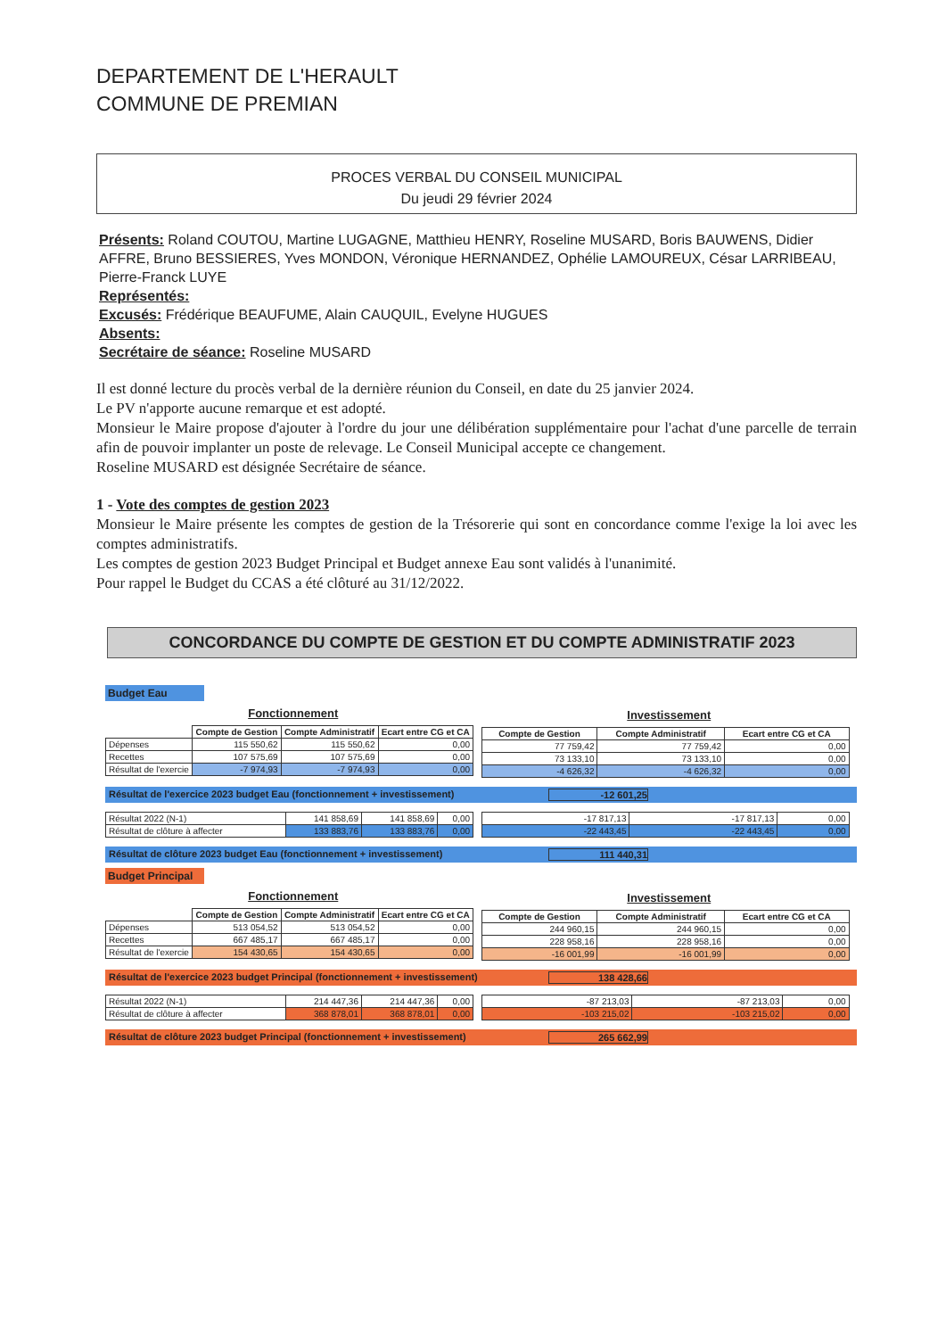DEPARTEMENT DE L'HERAULT
COMMUNE DE PREMIAN
PROCES VERBAL DU CONSEIL MUNICIPAL
Du jeudi 29 février 2024
Présents: Roland COUTOU, Martine LUGAGNE, Matthieu HENRY, Roseline MUSARD, Boris BAUWENS, Didier AFFRE, Bruno BESSIERES, Yves MONDON, Véronique HERNANDEZ, Ophélie LAMOUREUX, César LARRIBEAU, Pierre-Franck LUYE
Représentés:
Excusés: Frédérique BEAUFUME, Alain CAUQUIL, Evelyne HUGUES
Absents:
Secrétaire de séance: Roseline MUSARD
Il est donné lecture du procès verbal de la dernière réunion du Conseil, en date du 25 janvier 2024.
Le PV n'apporte aucune remarque et est adopté.
Monsieur le Maire propose d'ajouter à l'ordre du jour une délibération supplémentaire pour l'achat d'une parcelle de terrain afin de pouvoir implanter un poste de relevage. Le Conseil Municipal accepte ce changement.
Roseline MUSARD est désignée Secrétaire de séance.
1 - Vote des comptes de gestion 2023
Monsieur le Maire présente les comptes de gestion de la Trésorerie qui sont en concordance comme l'exige la loi avec les comptes administratifs.
Les comptes de gestion 2023 Budget Principal et Budget annexe Eau sont validés à l'unanimité.
Pour rappel le Budget du CCAS a été clôturé au 31/12/2022.
CONCORDANCE DU COMPTE DE GESTION ET DU COMPTE ADMINISTRATIF 2023
Budget Eau
Fonctionnement
| | Compte de Gestion | Compte Administratif | Ecart entre CG et CA |
| --- | --- | --- | --- |
| Dépenses | 115 550,62 | 115 550,62 | 0,00 |
| Recettes | 107 575,69 | 107 575,69 | 0,00 |
| Résultat de l'exercie | -7 974,93 | -7 974,93 | 0,00 |
Investissement
| Compte de Gestion | Compte Administratif | Ecart entre CG et CA |
| --- | --- | --- |
| 77 759,42 | 77 759,42 | 0,00 |
| 73 133,10 | 73 133,10 | 0,00 |
| -4 626,32 | -4 626,32 | 0,00 |
Résultat de l'exercice 2023 budget Eau (fonctionnement + investissement) -12 601,25
| Résultat 2022 (N-1) | 141 858,69 | 141 858,69 | 0,00 |
| Résultat de clôture à affecter | 133 883,76 | 133 883,76 | 0,00 |
| -17 817,13 | -17 817,13 | 0,00 |
| -22 443,45 | -22 443,45 | 0,00 |
Résultat de clôture 2023 budget Eau (fonctionnement + investissement) 111 440,31
Budget Principal
Fonctionnement
| | Compte de Gestion | Compte Administratif | Ecart entre CG et CA |
| --- | --- | --- | --- |
| Dépenses | 513 054,52 | 513 054,52 | 0,00 |
| Recettes | 667 485,17 | 667 485,17 | 0,00 |
| Résultat de l'exercie | 154 430,65 | 154 430,65 | 0,00 |
Investissement
| Compte de Gestion | Compte Administratif | Ecart entre CG et CA |
| --- | --- | --- |
| 244 960,15 | 244 960,15 | 0,00 |
| 228 958,16 | 228 958,16 | 0,00 |
| -16 001,99 | -16 001,99 | 0,00 |
Résultat de l'exercice 2023 budget Principal (fonctionnement + investissement) 138 428,66
| Résultat 2022 (N-1) | 214 447,36 | 214 447,36 | 0,00 |
| Résultat de clôture à affecter | 368 878,01 | 368 878,01 | 0,00 |
| -87 213,03 | -87 213,03 | 0,00 |
| -103 215,02 | -103 215,02 | 0,00 |
Résultat de clôture 2023 budget Principal (fonctionnement + investissement) 265 662,99